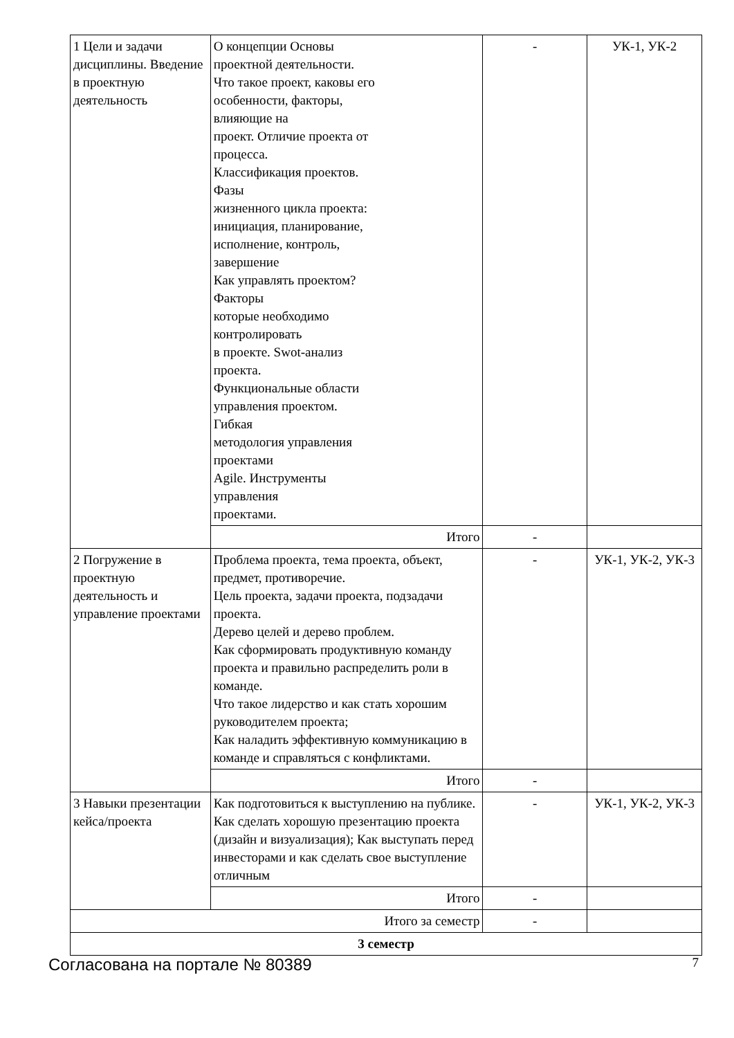| 1 Цели и задачи дисциплины. Введение в проектную деятельность | О концепции Основы проектной деятельности. Что такое проект, каковы его особенности, факторы, влияющие на проект. Отличие проекта от процесса. Классификация проектов. Фазы жизненного цикла проекта: инициация, планирование, исполнение, контроль, завершение Как управлять проектом? Факторы которые необходимо контролировать в проекте. Swot-анализ проекта. Функциональные области управления проектом. Гибкая методология управления проектами Agile. Инструменты управления проектами. | - | УК-1, УК-2 |
| | Итого | - | |
| 2 Погружение в проектную деятельность и управление проектами | Проблема проекта, тема проекта, объект, предмет, противоречие. Цель проекта, задачи проекта, подзадачи проекта. Дерево целей и дерево проблем. Как сформировать продуктивную команду проекта и правильно распределить роли в команде. Что такое лидерство и как стать хорошим руководителем проекта; Как наладить эффективную коммуникацию в команде и справляться с конфликтами. | - | УК-1, УК-2, УК-3 |
| | Итого | - | |
| 3 Навыки презентации кейса/проекта | Как подготовиться к выступлению на публике. Как сделать хорошую презентацию проекта (дизайн и визуализация); Как выступать перед инвесторами и как сделать свое выступление отличным | - | УК-1, УК-2, УК-3 |
| | Итого | - | |
| Итого за семестр | | - | |
| 3 семестр | | | |
Согласована на портале № 80389 7